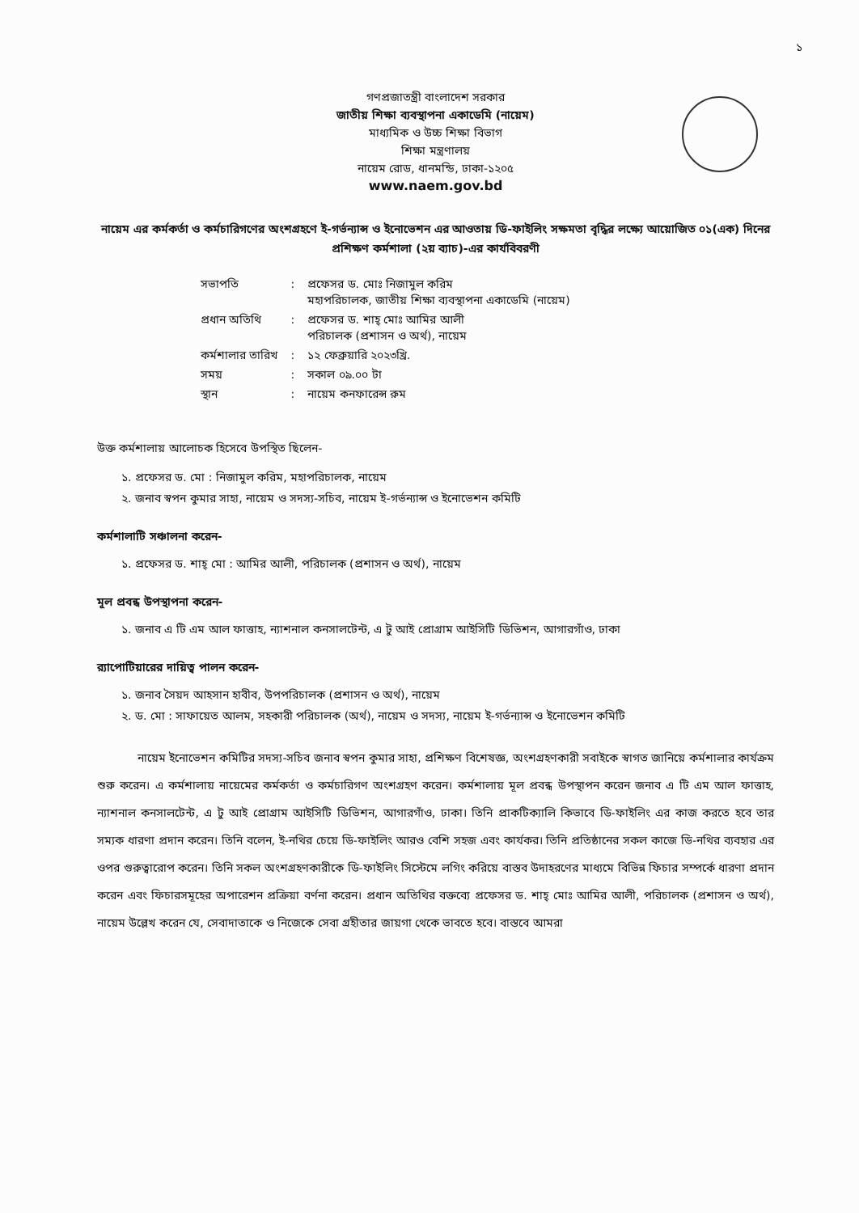১
গণপ্রজাতন্ত্রী বাংলাদেশ সরকার
জাতীয় শিক্ষা ব্যবস্থাপনা একাডেমি (নায়েম)
মাধ্যমিক ও উচ্চ শিক্ষা বিভাগ
শিক্ষা মন্ত্রণালয়
নায়েম রোড, ধানমন্ডি, ঢাকা-১২০৫
www.naem.gov.bd
নায়েম এর কর্মকর্তা ও কর্মচারিগণের অংশগ্রহণে ই-গর্ভন্যান্স ও ইনোভেশন এর আওতায় ডি-ফাইলিং সক্ষমতা বৃদ্ধির লক্ষ্যে আয়োজিত ০১(এক) দিনের প্রশিক্ষণ কর্মশালা (২য় ব্যাচ)-এর কার্যবিবরণী
| সভাপতি | : | প্রফেসর ড. মোঃ নিজামুল করিম মহাপরিচালক, জাতীয় শিক্ষা ব্যবস্থাপনা একাডেমি (নায়েম) |
| প্রধান অতিথি | : | প্রফেসর ড. শাহ্ মোঃ আমির আলী পরিচালক (প্রশাসন ও অর্থ), নায়েম |
| কর্মশালার তারিখ | : | ১২ ফেব্রুয়ারি ২০২৩খ্রি. |
| সময় | : | সকাল ০৯.০০ টা |
| স্থান | : | নায়েম কনফারেন্স রুম |
উক্ত কর্মশালায় আলোচক হিসেবে উপস্থিত ছিলেন-
১. প্রফেসর ড. মো : নিজামুল করিম, মহাপরিচালক, নায়েম
২. জনাব স্বপন কুমার সাহা, নায়েম ও সদস্য-সচিব, নায়েম ই-গর্ভন্যান্স ও ইনোভেশন কমিটি
কর্মশালাটি সঞ্চালনা করেন-
১. প্রফেসর ড. শাহ্ মো : আমির আলী, পরিচালক (প্রশাসন ও অর্থ), নায়েম
মূল প্রবন্ধ উপস্থাপনা করেন-
১. জনাব এ টি এম আল ফাত্তাহ, ন্যাশনাল কনসালটেন্ট, এ টু আই প্রোগ্রাম আইসিটি ডিভিশন, আগারগাঁও, ঢাকা
র‍্যাপোটিয়ারের দায়িত্ব পালন করেন-
১. জনাব সৈয়দ আহসান হাবীব, উপপরিচালক (প্রশাসন ও অর্থ), নায়েম
২. ড. মো : সাফায়েত আলম, সহকারী পরিচালক (অর্থ), নায়েম ও সদস্য, নায়েম ই-গর্ভন্যান্স ও ইনোভেশন কমিটি
নায়েম ইনোভেশন কমিটির সদস্য-সচিব জনাব স্বপন কুমার সাহা, প্রশিক্ষণ বিশেষজ্ঞ, অংশগ্রহণকারী সবাইকে স্বাগত জানিয়ে কর্মশালার কার্যক্রম শুরু করেন। এ কর্মশালায় নায়েমের কর্মকর্তা ও কর্মচারিগণ অংশগ্রহণ করেন। কর্মশালায় মূল প্রবন্ধ উপস্থাপন করেন জনাব এ টি এম আল ফাত্তাহ, ন্যাশনাল কনসালটেন্ট, এ টু আই প্রোগ্রাম আইসিটি ডিভিশন, আগারগাঁও, ঢাকা। তিনি প্রাকটিক্যালি কিভাবে ডি-ফাইলিং এর কাজ করতে হবে তার সম্যক ধারণা প্রদান করেন। তিনি বলেন, ই-নথির চেয়ে ডি-ফাইলিং আরও বেশি সহজ এবং কার্যকর। তিনি প্রতিষ্ঠানের সকল কাজে ডি-নথির ব্যবহার এর ওপর গুরুত্বারোপ করেন। তিনি সকল অংশগ্রহণকারীকে ডি-ফাইলিং সিস্টেমে লগিং করিয়ে বাস্তব উদাহরণের মাধ্যমে বিভিন্ন ফিচার সম্পর্কে ধারণা প্রদান করেন এবং ফিচারসমূহের অপারেশন প্রক্রিয়া বর্ণনা করেন। প্রধান অতিথির বক্তব্যে প্রফেসর ড. শাহ্ মোঃ আমির আলী, পরিচালক (প্রশাসন ও অর্থ), নায়েম উল্লেখ করেন যে, সেবাদাতাকে ও নিজেকে সেবা গ্রহীতার জায়গা থেকে ভাবতে হবে। বাস্তবে আমরা